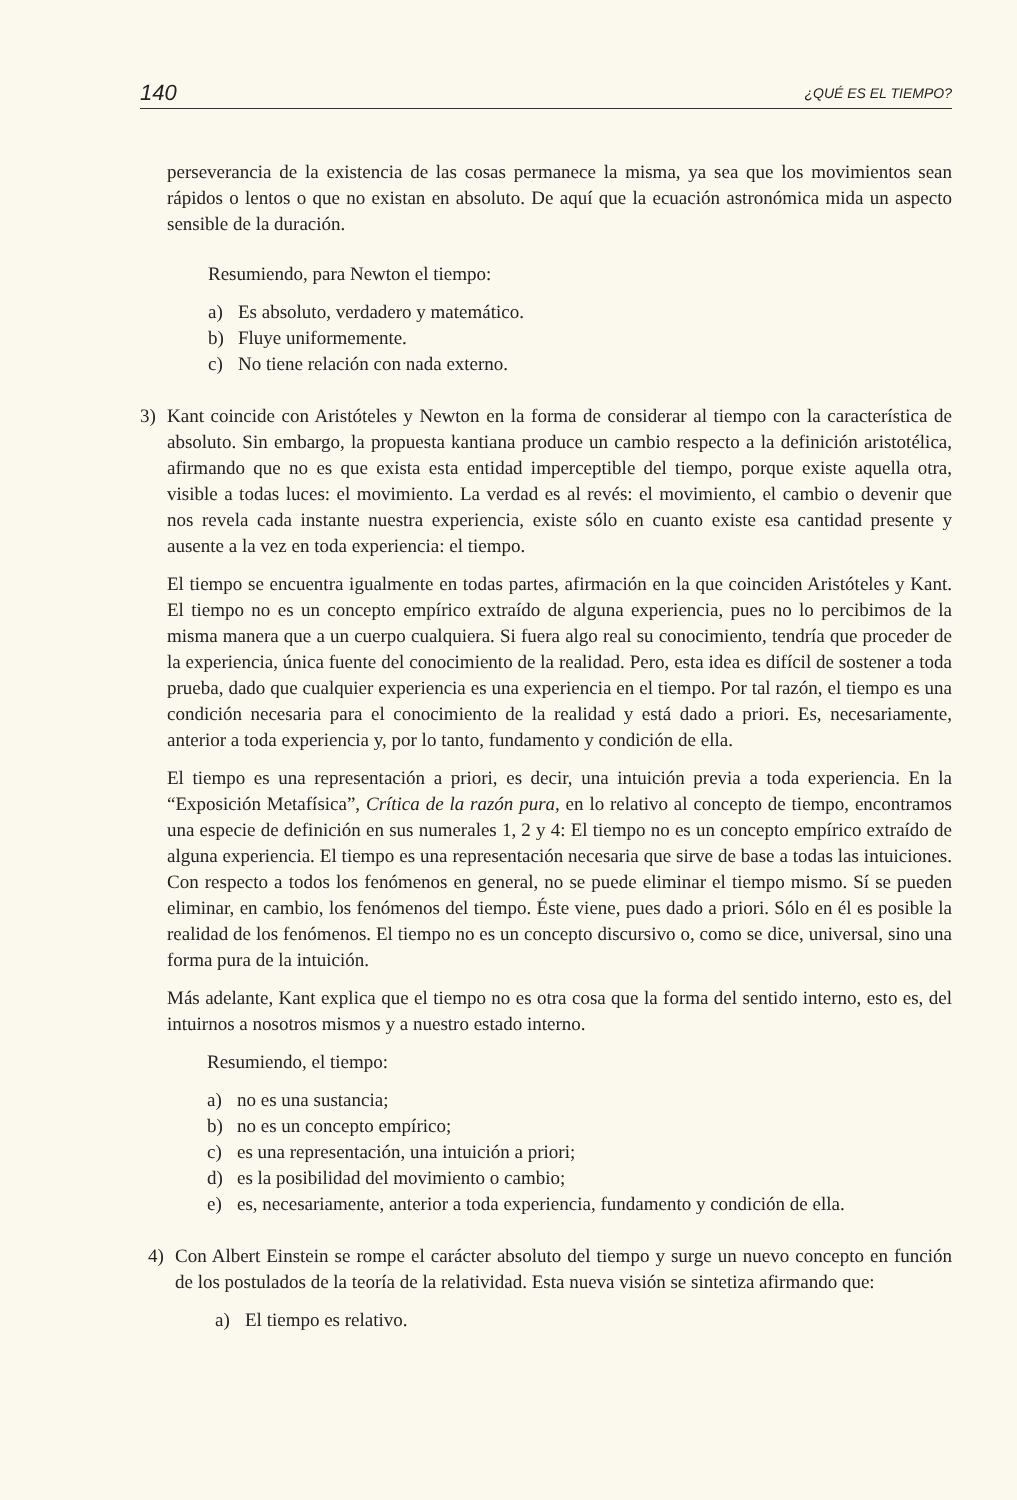140 ¿QUÉ ES EL TIEMPO?
perseverancia de la existencia de las cosas permanece la misma, ya sea que los movimientos sean rápidos o lentos o que no existan en absoluto. De aquí que la ecuación astronómica mida un aspecto sensible de la duración.
Resumiendo, para Newton el tiempo:
a) Es absoluto, verdadero y matemático.
b) Fluye uniformemente.
c) No tiene relación con nada externo.
3) Kant coincide con Aristóteles y Newton en la forma de considerar al tiempo con la característica de absoluto. Sin embargo, la propuesta kantiana produce un cambio respecto a la definición aristotélica, afirmando que no es que exista esta entidad imperceptible del tiempo, porque existe aquella otra, visible a todas luces: el movimiento. La verdad es al revés: el movimiento, el cambio o devenir que nos revela cada instante nuestra experiencia, existe sólo en cuanto existe esa cantidad presente y ausente a la vez en toda experiencia: el tiempo.
El tiempo se encuentra igualmente en todas partes, afirmación en la que coinciden Aristóteles y Kant. El tiempo no es un concepto empírico extraído de alguna experiencia, pues no lo percibimos de la misma manera que a un cuerpo cualquiera. Si fuera algo real su conocimiento, tendría que proceder de la experiencia, única fuente del conocimiento de la realidad. Pero, esta idea es difícil de sostener a toda prueba, dado que cualquier experiencia es una experiencia en el tiempo. Por tal razón, el tiempo es una condición necesaria para el conocimiento de la realidad y está dado a priori. Es, necesariamente, anterior a toda experiencia y, por lo tanto, fundamento y condición de ella.
El tiempo es una representación a priori, es decir, una intuición previa a toda experiencia. En la “Exposición Metafísica”, Crítica de la razón pura, en lo relativo al concepto de tiempo, encontramos una especie de definición en sus numerales 1, 2 y 4: El tiempo no es un concepto empírico extraído de alguna experiencia. El tiempo es una representación necesaria que sirve de base a todas las intuiciones. Con respecto a todos los fenómenos en general, no se puede eliminar el tiempo mismo. Sí se pueden eliminar, en cambio, los fenómenos del tiempo. Éste viene, pues dado a priori. Sólo en él es posible la realidad de los fenómenos. El tiempo no es un concepto discursivo o, como se dice, universal, sino una forma pura de la intuición.
Más adelante, Kant explica que el tiempo no es otra cosa que la forma del sentido interno, esto es, del intuirnos a nosotros mismos y a nuestro estado interno.
Resumiendo, el tiempo:
a) no es una sustancia;
b) no es un concepto empírico;
c) es una representación, una intuición a priori;
d) es la posibilidad del movimiento o cambio;
e) es, necesariamente, anterior a toda experiencia, fundamento y condición de ella.
4) Con Albert Einstein se rompe el carácter absoluto del tiempo y surge un nuevo concepto en función de los postulados de la teoría de la relatividad. Esta nueva visión se sintetiza afirmando que:
a) El tiempo es relativo.